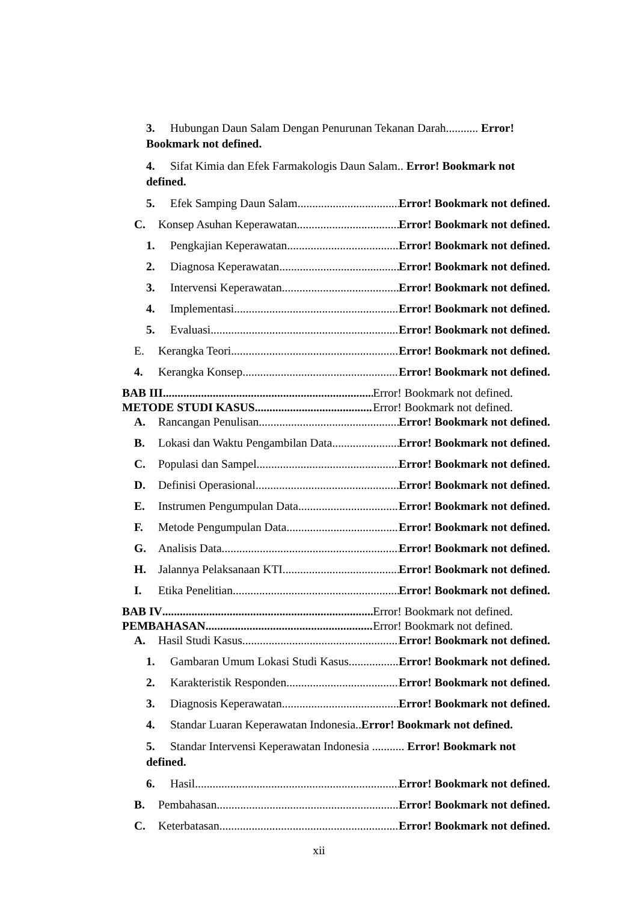3. Hubungan Daun Salam Dengan Penurunan Tekanan Darah........... Error! Bookmark not defined.
4. Sifat Kimia dan Efek Farmakologis Daun Salam.. Error! Bookmark not defined.
5. Efek Samping Daun Salam Error! Bookmark not defined.
C. Konsep Asuhan Keperawatan Error! Bookmark not defined.
1. Pengkajian Keperawatan Error! Bookmark not defined.
2. Diagnosa Keperawatan Error! Bookmark not defined.
3. Intervensi Keperawatan Error! Bookmark not defined.
4. Implementasi Error! Bookmark not defined.
5. Evaluasi Error! Bookmark not defined.
E. Kerangka Teori Error! Bookmark not defined.
4. Kerangka Konsep Error! Bookmark not defined.
BAB III Error! Bookmark not defined.
METODE STUDI KASUS Error! Bookmark not defined.
A. Rancangan Penulisan Error! Bookmark not defined.
B. Lokasi dan Waktu Pengambilan Data Error! Bookmark not defined.
C. Populasi dan Sampel Error! Bookmark not defined.
D. Definisi Operasional Error! Bookmark not defined.
E. Instrumen Pengumpulan Data Error! Bookmark not defined.
F. Metode Pengumpulan Data Error! Bookmark not defined.
G. Analisis Data Error! Bookmark not defined.
H. Jalannya Pelaksanaan KTI Error! Bookmark not defined.
I. Etika Penelitian Error! Bookmark not defined.
BAB IV Error! Bookmark not defined.
PEMBAHASAN Error! Bookmark not defined.
A. Hasil Studi Kasus Error! Bookmark not defined.
1. Gambaran Umum Lokasi Studi Kasus Error! Bookmark not defined.
2. Karakteristik Responden Error! Bookmark not defined.
3. Diagnosis Keperawatan Error! Bookmark not defined.
4. Standar Luaran Keperawatan Indonesia.. Error! Bookmark not defined.
5. Standar Intervensi Keperawatan Indonesia ........... Error! Bookmark not defined.
6. Hasil Error! Bookmark not defined.
B. Pembahasan Error! Bookmark not defined.
C. Keterbatasan Error! Bookmark not defined.
xii